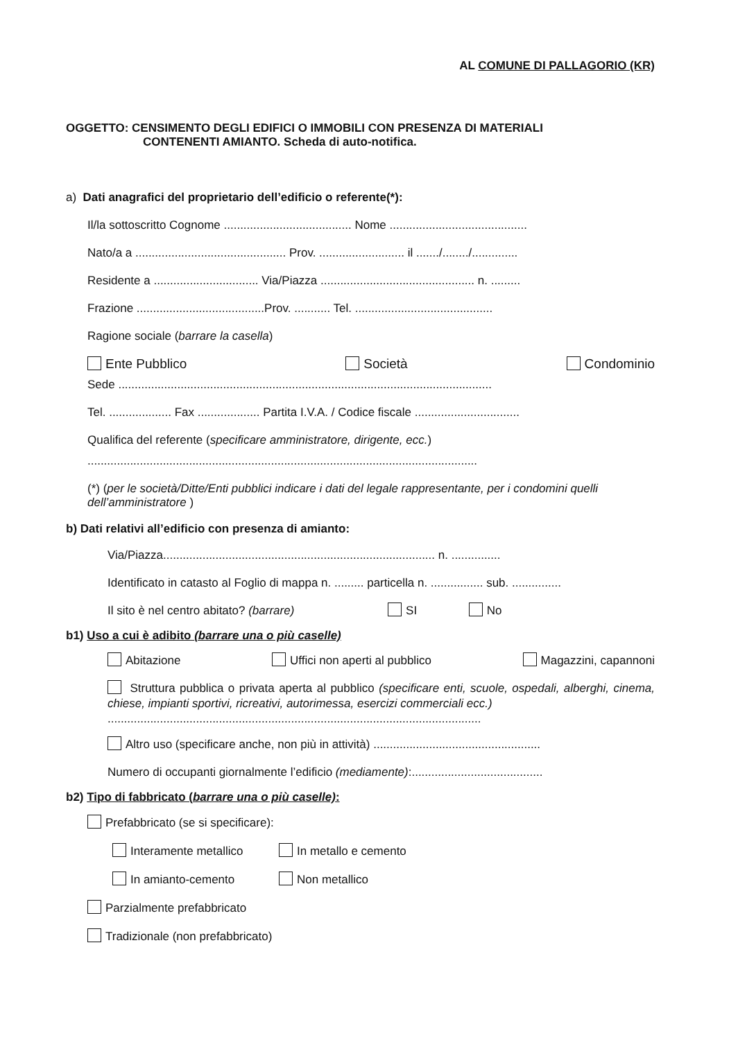AL COMUNE DI PALLAGORIO (KR)
OGGETTO: CENSIMENTO DEGLI EDIFICI O IMMOBILI CON PRESENZA DI MATERIALI
CONTENENTI AMIANTO. Scheda di auto-notifica.
a) Dati anagrafici del proprietario dell’edificio o referente(*):
Il/la sottoscritto Cognome ....................................... Nome ..........................................
Nato/a a .............................................. Prov. .......................... il ......./......../..............
Residente a ................................ Via/Piazza ............................................... n. .........
Frazione .......................................Prov. ........... Tel. ..........................................
Ragione sociale (barrare la casella)
Ente Pubblico Società Condominio
Sede ..................................................................................................................
Tel. ................... Fax ................... Partita I.V.A. / Codice fiscale ................................
Qualifica del referente (specificare amministratore, dirigente, ecc.)
.......................................................................................................................
(*) (per le società/Ditte/Enti pubblici indicare i dati del legale rappresentante, per i condomini quelli dell’amministratore )
b) Dati relativi all’edificio con presenza di amianto:
Via/Piazza................................................................................... n. ...............
Identificato in catasto al Foglio di mappa n. ......... particella n. ................ sub. ...............
Il sito è nel centro abitato? (barrare) SI No
b1) Uso a cui è adibito (barrare una o più caselle)
Abitazione Uffici non aperti al pubblico Magazzini, capannoni
Struttura pubblica o privata aperta al pubblico (specificare enti, scuole, ospedali, alberghi, cinema, chiese, impianti sportivi, ricreativi, autorimessa, esercizi commerciali ecc.)
..................................................................................................................
Altro uso (specificare anche, non più in attività) ...................................................
Numero di occupanti giornalmente l’edificio (mediamente):........................................
b2) Tipo di fabbricato (barrare una o più caselle):
Prefabbricato (se si specificare):
Interamente metallico In metallo e cemento
In amianto-cemento Non metallico
Parzialmente prefabbricato
Tradizionale (non prefabbricato)